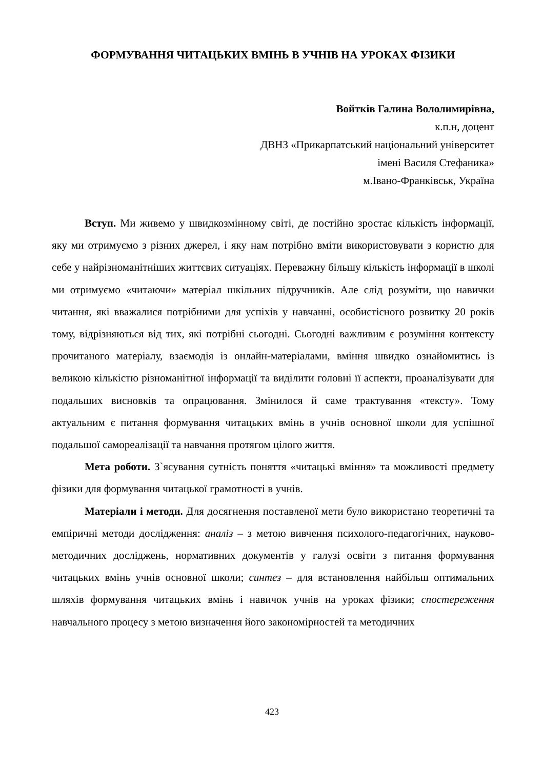ФОРМУВАННЯ ЧИТАЦЬКИХ ВМІНЬ В УЧНІВ НА УРОКАХ ФІЗИКИ
Войтків Галина Вололимирівна,
к.п.н, доцент
ДВНЗ «Прикарпатський національний університет
імені Василя Стефаника»
м.Івано-Франківськ, Україна
Вступ. Ми живемо у швидкозмінному світі, де постійно зростає кількість інформації, яку ми отримуємо з різних джерел, і яку нам потрібно вміти використовувати з користю для себе у найрізноманітніших життєвих ситуаціях. Переважну більшу кількість інформації в школі ми отримуємо «читаючи» матеріал шкільних підручників. Але слід розуміти, що навички читання, які вважалися потрібними для успіхів у навчанні, особистісного розвитку 20 років тому, відрізняються від тих, які потрібні сьогодні. Сьогодні важливим є розуміння контексту прочитаного матеріалу, взаємодія із онлайн-матеріалами, вміння швидко ознайомитись із великою кількістю різноманітної інформації та виділити головні її аспекти, проаналізувати для подальших висновків та опрацювання. Змінилося й саме трактування «тексту». Тому актуальним є питання формування читацьких вмінь в учнів основної школи для успішної подальшої самореалізації та навчання протягом цілого життя.
Мета роботи. З`ясування сутність поняття «читацькі вміння» та можливості предмету фізики для формування читацької грамотності в учнів.
Матеріали і методи. Для досягнення поставленої мети було використано теоретичні та емпіричні методи дослідження: аналіз – з метою вивчення психолого-педагогічних, науково-методичних досліджень, нормативних документів у галузі освіти з питання формування читацьких вмінь учнів основної школи; синтез – для встановлення найбільш оптимальних шляхів формування читацьких вмінь і навичок учнів на уроках фізики; спостереження навчального процесу з метою визначення його закономірностей та методичних
423